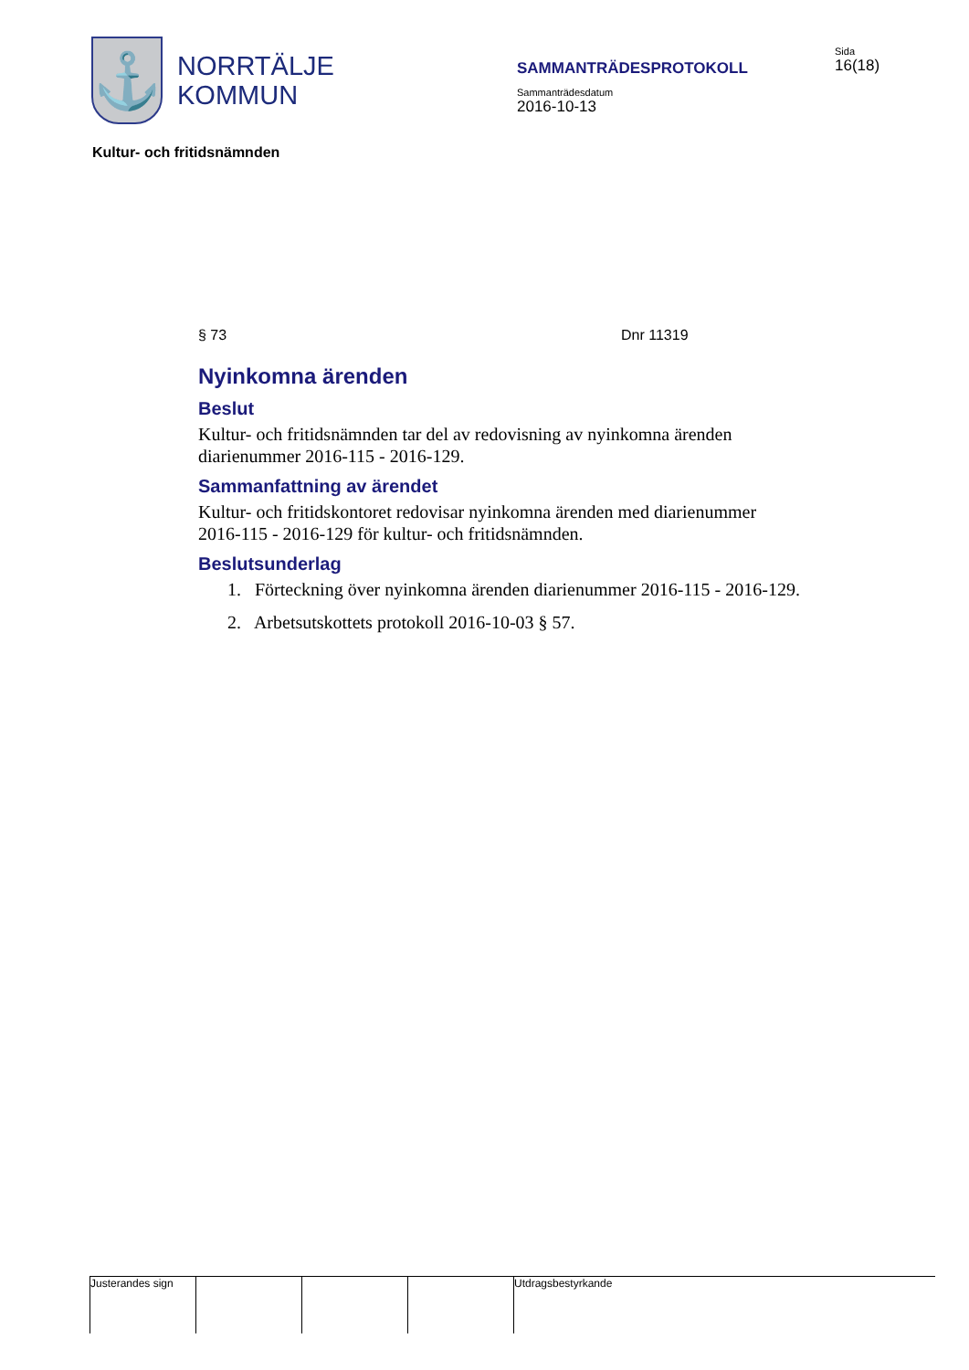⚓
NORRTÄLJE
KOMMUN
SAMMANTRÄDESPROTOKOLL
Sammanträdesdatum
2016-10-13
Sida
16(18)
Kultur- och fritidsnämnden
§ 73 Dnr 11319
Nyinkomna ärenden
Beslut
Kultur- och fritidsnämnden tar del av redovisning av nyinkomna ärenden diarienummer 2016-115 - 2016-129.
Sammanfattning av ärendet
Kultur- och fritidskontoret redovisar nyinkomna ärenden med diarienummer 2016-115 - 2016-129 för kultur- och fritidsnämnden.
Beslutsunderlag
1. Förteckning över nyinkomna ärenden diarienummer 2016-115 - 2016-129.
2. Arbetsutskottets protokoll 2016-10-03 § 57.
Justerandes sign
Utdragsbestyrkande